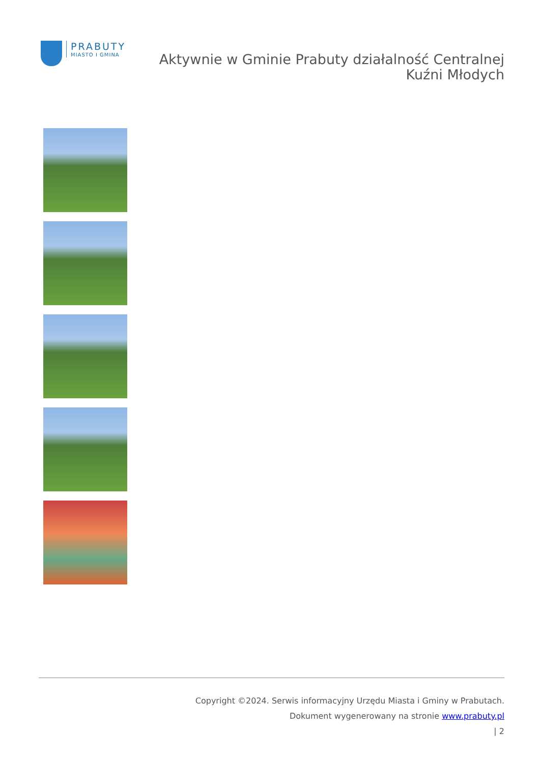PRABUTY
MIASTO I GMINA
Aktywnie w Gminie Prabuty działalność Centralnej
Kuźni Młodych
Copyright ©2024. Serwis informacyjny Urzędu Miasta i Gminy w Prabutach.
Dokument wygenerowany na stronie www.prabuty.pl
| 2